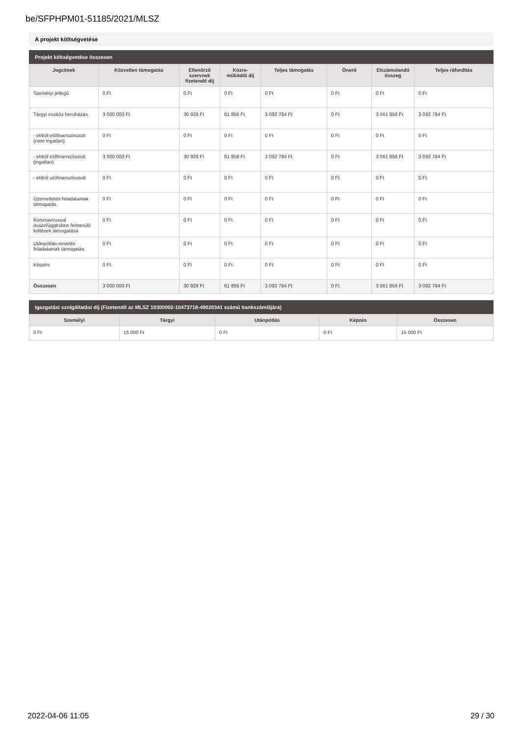be/SFPHPM01-51185/2021/MLSZ
A projekt költségvetése
Projekt költségvetése összesen
| Jogcímek | Közvetlen támogatás | Ellenőrző szervnek fizetendő díj | Közre-működői díj | Teljes támogatás | Önerő | Elszámolandó összeg | Teljes ráfordítás |
| --- | --- | --- | --- | --- | --- | --- | --- |
| Személyi jellegű | 0 Ft | 0 Ft | 0 Ft | 0 Ft | 0 Ft | 0 Ft | 0 Ft |
| Tárgyi eszköz beruházás | 3 000 000 Ft | 30 928 Ft | 61 856 Ft | 3 092 784 Ft | 0 Ft | 3 061 856 Ft | 3 092 784 Ft |
| - ebből előfinanszírozott (nem ingatlan) | 0 Ft | 0 Ft | 0 Ft | 0 Ft | 0 Ft | 0 Ft | 0 Ft |
| - ebből előfinanszírozott (ingatlan) | 3 000 000 Ft | 30 928 Ft | 61 856 Ft | 3 092 784 Ft | 0 Ft | 3 061 856 Ft | 3 092 784 Ft |
| - ebből utófinanszírozott | 0 Ft | 0 Ft | 0 Ft | 0 Ft | 0 Ft | 0 Ft | 0 Ft |
| Üzemeltetés feladatainak támogatás | 0 Ft | 0 Ft | 0 Ft | 0 Ft | 0 Ft | 0 Ft | 0 Ft |
| Koronavírussal összefüggésben felmerülő költések támogatása | 0 Ft | 0 Ft | 0 Ft | 0 Ft | 0 Ft | 0 Ft | 0 Ft |
| Utánpótlás-nevelés feladatainak támogatás | 0 Ft | 0 Ft | 0 Ft | 0 Ft | 0 Ft | 0 Ft | 0 Ft |
| Képzés | 0 Ft | 0 Ft | 0 Ft | 0 Ft | 0 Ft | 0 Ft | 0 Ft |
| Összesen | 3 000 000 Ft | 30 928 Ft | 61 856 Ft | 3 092 784 Ft | 0 Ft | 3 061 856 Ft | 3 092 784 Ft |
Igazgatási szolgáltatási díj (Fizetendő az MLSZ 10300002-10473718-49020341 számú bankszámlájára)
| Személyi | Tárgyi | Utánpótlás | Képzés | Összesen |
| --- | --- | --- | --- | --- |
| 0 Ft | 15 000 Ft | 0 Ft | 0 Ft | 15 000 Ft |
2022-04-06 11:05 29 / 30